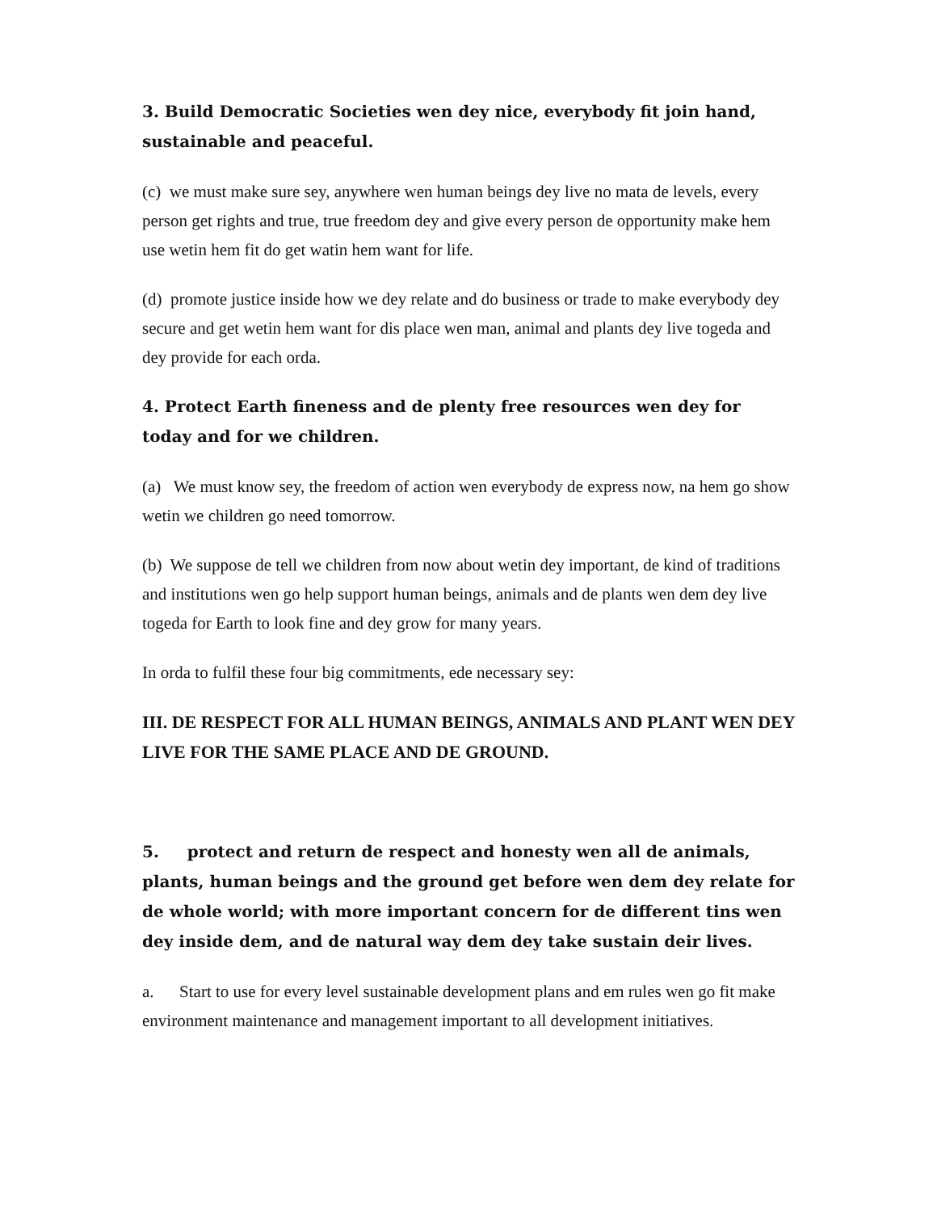3. Build Democratic Societies wen dey nice, everybody fit join hand, sustainable and peaceful.
(c) we must make sure sey, anywhere wen human beings dey live no mata de levels, every person get rights and true, true freedom dey and give every person de opportunity make hem use wetin hem fit do get watin hem want for life.
(d) promote justice inside how we dey relate and do business or trade to make everybody dey secure and get wetin hem want for dis place wen man, animal and plants dey live togeda and dey provide for each orda.
4. Protect Earth fineness and de plenty free resources wen dey for today and for we children.
(a) We must know sey, the freedom of action wen everybody de express now, na hem go show wetin we children go need tomorrow.
(b) We suppose de tell we children from now about wetin dey important, de kind of traditions and institutions wen go help support human beings, animals and de plants wen dem dey live togeda for Earth to look fine and dey grow for many years.
In orda to fulfil these four big commitments, ede necessary sey:
III. DE RESPECT FOR ALL HUMAN BEINGS, ANIMALS AND PLANT WEN DEY LIVE FOR THE SAME PLACE AND DE GROUND.
5. protect and return de respect and honesty wen all de animals, plants, human beings and the ground get before wen dem dey relate for de whole world; with more important concern for de different tins wen dey inside dem, and de natural way dem dey take sustain deir lives.
a. Start to use for every level sustainable development plans and em rules wen go fit make environment maintenance and management important to all development initiatives.